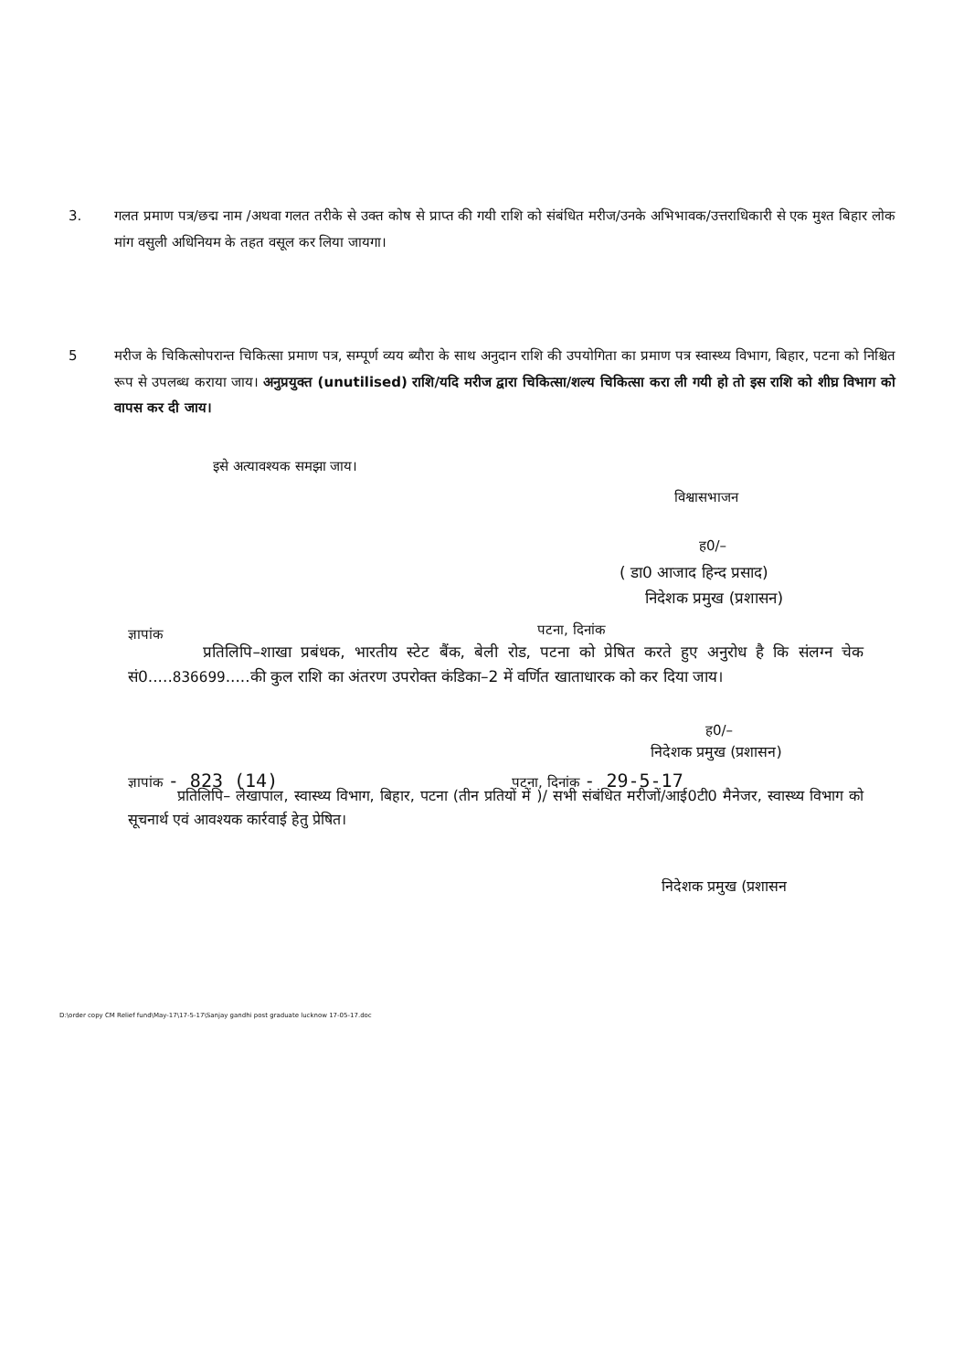3. गलत प्रमाण पत्र/छद्म नाम /अथवा गलत तरीके से उक्त कोष से प्राप्त की गयी राशि को संबंधित मरीज/उनके अभिभावक/उत्तराधिकारी से एक मुश्त बिहार लोक मांग वसुली अधिनियम के तहत वसूल कर लिया जायगा।
5 मरीज के चिकित्सोपरान्त चिकित्सा प्रमाण पत्र, सम्पूर्ण व्यय ब्यौरा के साथ अनुदान राशि की उपयोगिता का प्रमाण पत्र स्वास्थ्य विभाग, बिहार, पटना को निश्चित रूप से उपलब्ध कराया जाय। अनुप्रयुक्त (unutilised) राशि/यदि मरीज द्वारा चिकित्सा/शल्य चिकित्सा करा ली गयी हो तो इस राशि को शीघ्र विभाग को वापस कर दी जाय।
इसे अत्यावश्यक समझा जाय।
विश्वासभाजन
ह0/–
( डा0 आजाद हिन्द प्रसाद)
निदेशक प्रमुख (प्रशासन)
ज्ञापांक पटना, दिनांक
प्रतिलिपि–शाखा प्रबंधक, भारतीय स्टेट बैंक, बेली रोड, पटना को प्रेषित करते हुए अनुरोध है कि संलग्न चेक सं0.....836699.....की कुल राशि का अंतरण उपरोक्त कंडिका–2 में वर्णित खाताधारक को कर दिया जाय।
ह0/–
निदेशक प्रमुख (प्रशासन)
ज्ञापांक - 823 (14) पटना, दिनांक - 29-5-17
प्रतिलिपि– लेखापाल, स्वास्थ्य विभाग, बिहार, पटना (तीन प्रतियों में )/ सभी संबंधित मरीजों/आई0टी0 मैनेजर, स्वास्थ्य विभाग को सूचनार्थ एवं आवश्यक कार्रवाई हेतु प्रेषित।
निदेशक प्रमुख (प्रशासन
D:\order copy CM Relief fund\May-17\17-5-17\Sanjay gandhi post graduate lucknow 17-05-17.doc